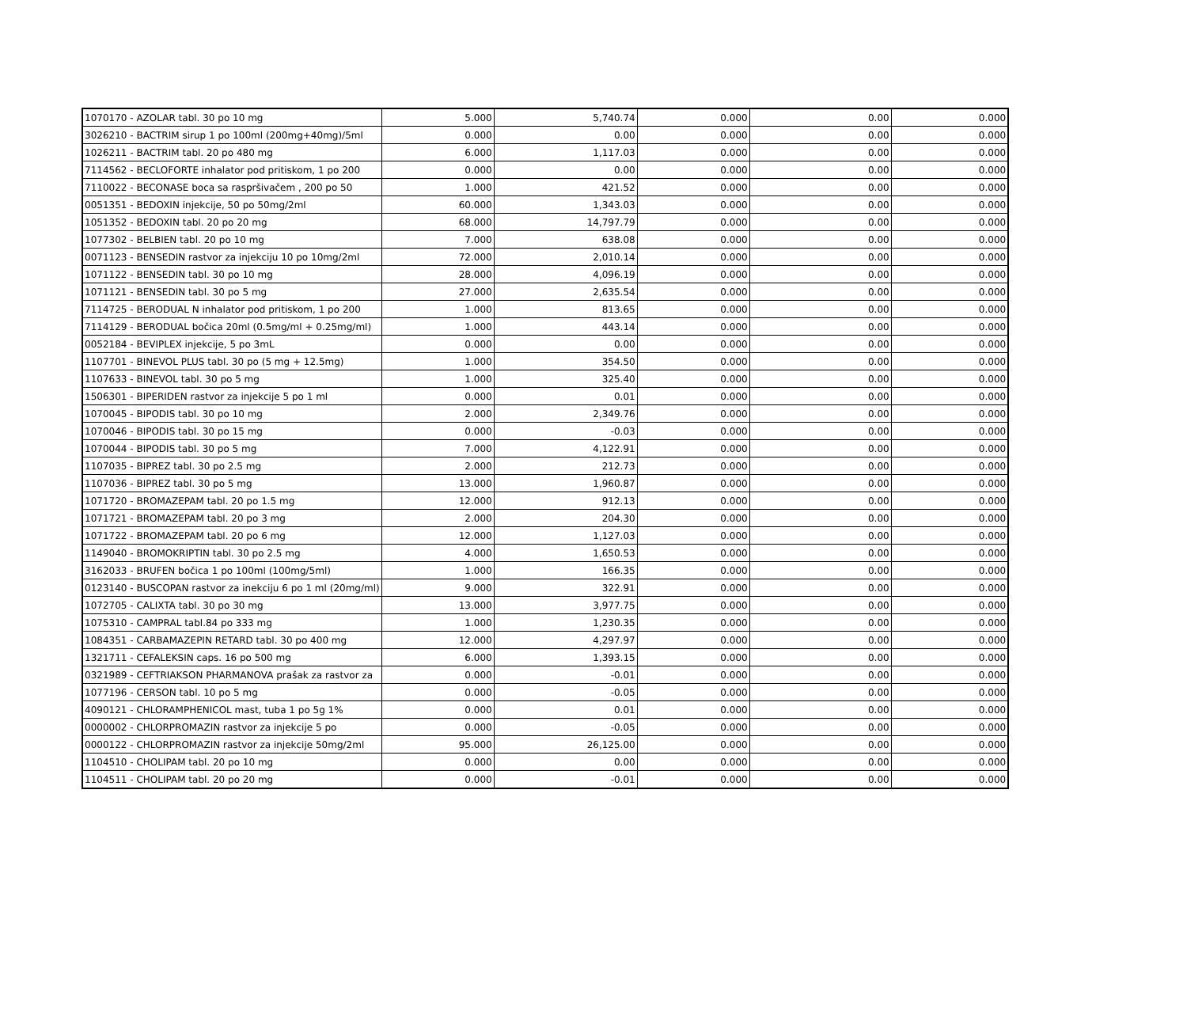| 1070170 - AZOLAR tabl. 30 po 10 mg | 5.000 | 5,740.74 | 0.000 | 0.00 | 0.000 |
| 3026210 - BACTRIM sirup 1 po 100ml (200mg+40mg)/5ml | 0.000 | 0.00 | 0.000 | 0.00 | 0.000 |
| 1026211 - BACTRIM tabl. 20 po 480 mg | 6.000 | 1,117.03 | 0.000 | 0.00 | 0.000 |
| 7114562 - BECLOFORTE inhalator pod pritiskom, 1 po 200 | 0.000 | 0.00 | 0.000 | 0.00 | 0.000 |
| 7110022 - BECONASE boca sa raspršivačem , 200 po 50 | 1.000 | 421.52 | 0.000 | 0.00 | 0.000 |
| 0051351 - BEDOXIN injekcije, 50 po 50mg/2ml | 60.000 | 1,343.03 | 0.000 | 0.00 | 0.000 |
| 1051352 - BEDOXIN tabl. 20 po 20 mg | 68.000 | 14,797.79 | 0.000 | 0.00 | 0.000 |
| 1077302 - BELBIEN tabl. 20 po 10 mg | 7.000 | 638.08 | 0.000 | 0.00 | 0.000 |
| 0071123 - BENSEDIN rastvor za injekciju 10 po 10mg/2ml | 72.000 | 2,010.14 | 0.000 | 0.00 | 0.000 |
| 1071122 - BENSEDIN tabl. 30 po 10 mg | 28.000 | 4,096.19 | 0.000 | 0.00 | 0.000 |
| 1071121 - BENSEDIN tabl. 30 po 5 mg | 27.000 | 2,635.54 | 0.000 | 0.00 | 0.000 |
| 7114725 - BERODUAL N inhalator pod pritiskom, 1 po 200 | 1.000 | 813.65 | 0.000 | 0.00 | 0.000 |
| 7114129 - BERODUAL bočica 20ml (0.5mg/ml + 0.25mg/ml) | 1.000 | 443.14 | 0.000 | 0.00 | 0.000 |
| 0052184 - BEVIPLEX injekcije, 5 po 3mL | 0.000 | 0.00 | 0.000 | 0.00 | 0.000 |
| 1107701 - BINEVOL PLUS tabl. 30 po (5 mg + 12.5mg) | 1.000 | 354.50 | 0.000 | 0.00 | 0.000 |
| 1107633 - BINEVOL tabl. 30 po 5 mg | 1.000 | 325.40 | 0.000 | 0.00 | 0.000 |
| 1506301 - BIPERIDEN rastvor za injekcije 5 po 1 ml | 0.000 | 0.01 | 0.000 | 0.00 | 0.000 |
| 1070045 - BIPODIS tabl. 30 po 10 mg | 2.000 | 2,349.76 | 0.000 | 0.00 | 0.000 |
| 1070046 - BIPODIS tabl. 30 po 15 mg | 0.000 | -0.03 | 0.000 | 0.00 | 0.000 |
| 1070044 - BIPODIS tabl. 30 po 5 mg | 7.000 | 4,122.91 | 0.000 | 0.00 | 0.000 |
| 1107035 - BIPREZ tabl. 30 po 2.5 mg | 2.000 | 212.73 | 0.000 | 0.00 | 0.000 |
| 1107036 - BIPREZ tabl. 30 po 5 mg | 13.000 | 1,960.87 | 0.000 | 0.00 | 0.000 |
| 1071720 - BROMAZEPAM tabl. 20 po 1.5 mg | 12.000 | 912.13 | 0.000 | 0.00 | 0.000 |
| 1071721 - BROMAZEPAM tabl. 20 po 3 mg | 2.000 | 204.30 | 0.000 | 0.00 | 0.000 |
| 1071722 - BROMAZEPAM tabl. 20 po 6 mg | 12.000 | 1,127.03 | 0.000 | 0.00 | 0.000 |
| 1149040 - BROMOKRIPTIN tabl. 30 po 2.5 mg | 4.000 | 1,650.53 | 0.000 | 0.00 | 0.000 |
| 3162033 - BRUFEN bočica 1 po 100ml (100mg/5ml) | 1.000 | 166.35 | 0.000 | 0.00 | 0.000 |
| 0123140 - BUSCOPAN rastvor za inekciju 6 po 1 ml (20mg/ml) | 9.000 | 322.91 | 0.000 | 0.00 | 0.000 |
| 1072705 - CALIXTA tabl. 30 po 30 mg | 13.000 | 3,977.75 | 0.000 | 0.00 | 0.000 |
| 1075310 - CAMPRAL tabl.84 po 333 mg | 1.000 | 1,230.35 | 0.000 | 0.00 | 0.000 |
| 1084351 - CARBAMAZEPIN RETARD tabl. 30 po 400 mg | 12.000 | 4,297.97 | 0.000 | 0.00 | 0.000 |
| 1321711 - CEFALEKSIN caps. 16 po 500 mg | 6.000 | 1,393.15 | 0.000 | 0.00 | 0.000 |
| 0321989 - CEFTRIAKSON PHARMANOVA prašak za rastvor za | 0.000 | -0.01 | 0.000 | 0.00 | 0.000 |
| 1077196 - CERSON tabl. 10 po 5 mg | 0.000 | -0.05 | 0.000 | 0.00 | 0.000 |
| 4090121 - CHLORAMPHENICOL mast, tuba 1 po 5g 1% | 0.000 | 0.01 | 0.000 | 0.00 | 0.000 |
| 0000002 - CHLORPROMAZIN rastvor za injekcije 5 po | 0.000 | -0.05 | 0.000 | 0.00 | 0.000 |
| 0000122 - CHLORPROMAZIN rastvor za injekcije 50mg/2ml | 95.000 | 26,125.00 | 0.000 | 0.00 | 0.000 |
| 1104510 - CHOLIPAM tabl. 20 po 10 mg | 0.000 | 0.00 | 0.000 | 0.00 | 0.000 |
| 1104511 - CHOLIPAM tabl. 20 po 20 mg | 0.000 | -0.01 | 0.000 | 0.00 | 0.000 |